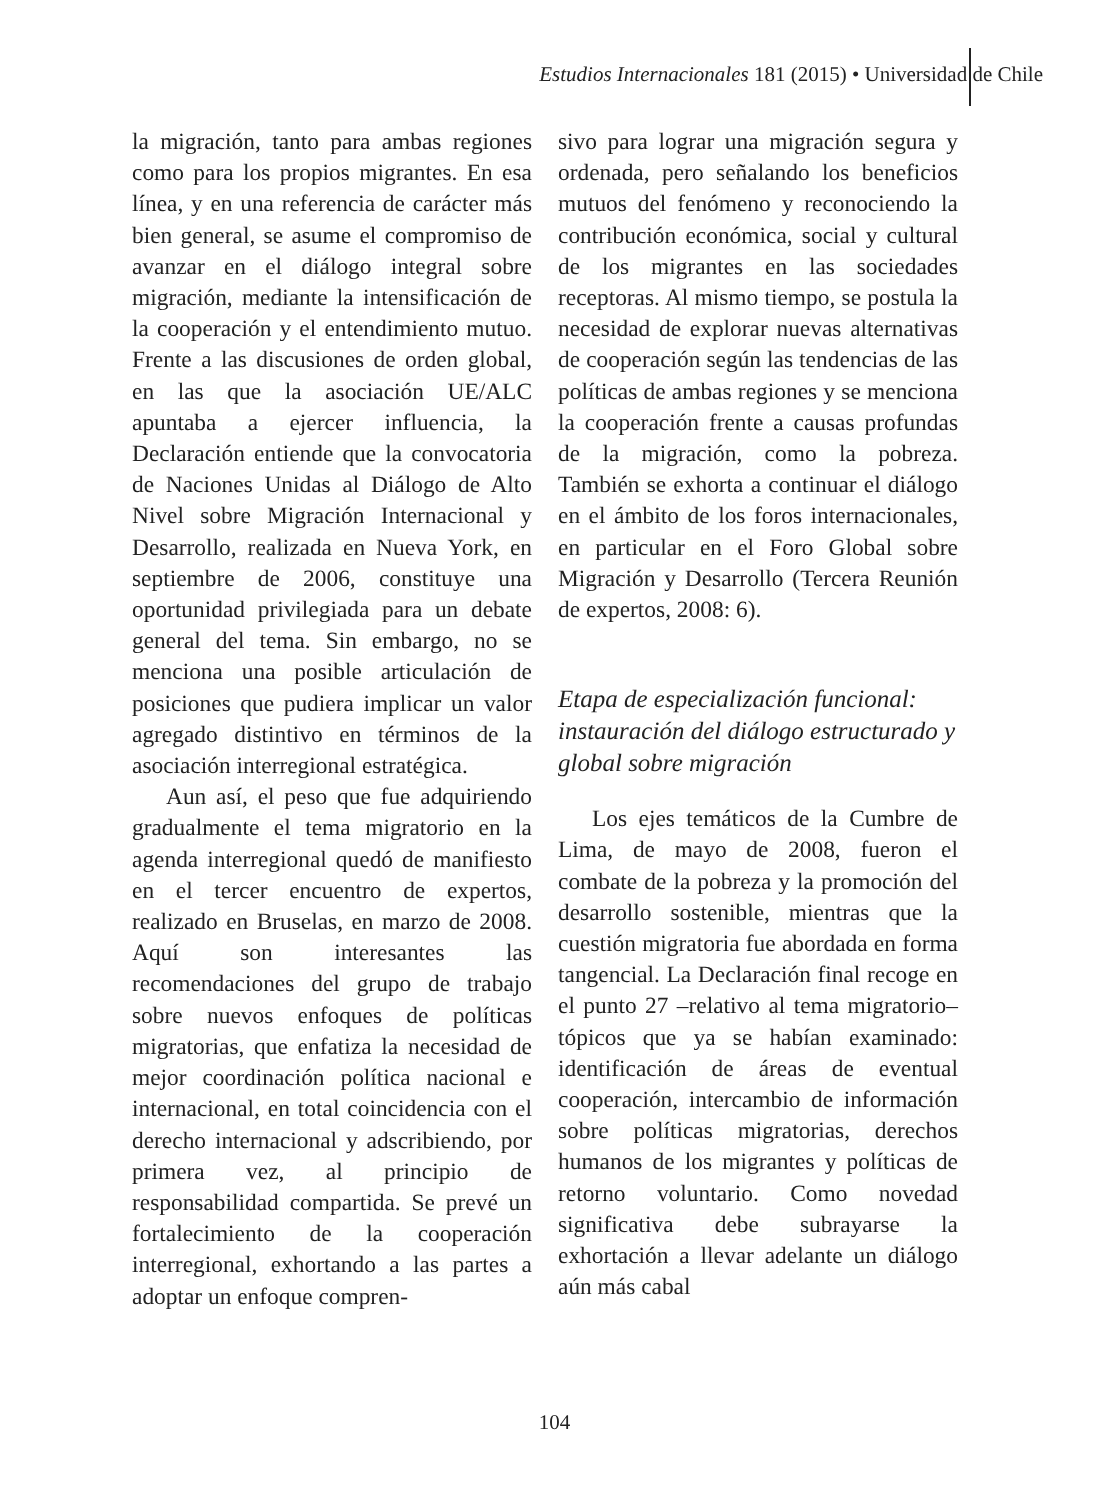Estudios Internacionales 181 (2015) • Universidad de Chile
la migración, tanto para ambas regiones como para los propios migrantes. En esa línea, y en una referencia de carácter más bien general, se asume el compromiso de avanzar en el diálogo integral sobre migración, mediante la intensificación de la cooperación y el entendimiento mutuo. Frente a las discusiones de orden global, en las que la asociación UE/ALC apuntaba a ejercer influencia, la Declaración entiende que la convocatoria de Naciones Unidas al Diálogo de Alto Nivel sobre Migración Internacional y Desarrollo, realizada en Nueva York, en septiembre de 2006, constituye una oportunidad privilegiada para un debate general del tema. Sin embargo, no se menciona una posible articulación de posiciones que pudiera implicar un valor agregado distintivo en términos de la asociación interregional estratégica.
Aun así, el peso que fue adquiriendo gradualmente el tema migratorio en la agenda interregional quedó de manifiesto en el tercer encuentro de expertos, realizado en Bruselas, en marzo de 2008. Aquí son interesantes las recomendaciones del grupo de trabajo sobre nuevos enfoques de políticas migratorias, que enfatiza la necesidad de mejor coordinación política nacional e internacional, en total coincidencia con el derecho internacional y adscribiendo, por primera vez, al principio de responsabilidad compartida. Se prevé un fortalecimiento de la cooperación interregional, exhortando a las partes a adoptar un enfoque compren-
sivo para lograr una migración segura y ordenada, pero señalando los beneficios mutuos del fenómeno y reconociendo la contribución económica, social y cultural de los migrantes en las sociedades receptoras. Al mismo tiempo, se postula la necesidad de explorar nuevas alternativas de cooperación según las tendencias de las políticas de ambas regiones y se menciona la cooperación frente a causas profundas de la migración, como la pobreza. También se exhorta a continuar el diálogo en el ámbito de los foros internacionales, en particular en el Foro Global sobre Migración y Desarrollo (Tercera Reunión de expertos, 2008: 6).
Etapa de especialización funcional: instauración del diálogo estructurado y global sobre migración
Los ejes temáticos de la Cumbre de Lima, de mayo de 2008, fueron el combate de la pobreza y la promoción del desarrollo sostenible, mientras que la cuestión migratoria fue abordada en forma tangencial. La Declaración final recoge en el punto 27 –relativo al tema migratorio– tópicos que ya se habían examinado: identificación de áreas de eventual cooperación, intercambio de información sobre políticas migratorias, derechos humanos de los migrantes y políticas de retorno voluntario. Como novedad significativa debe subrayarse la exhortación a llevar adelante un diálogo aún más cabal
104